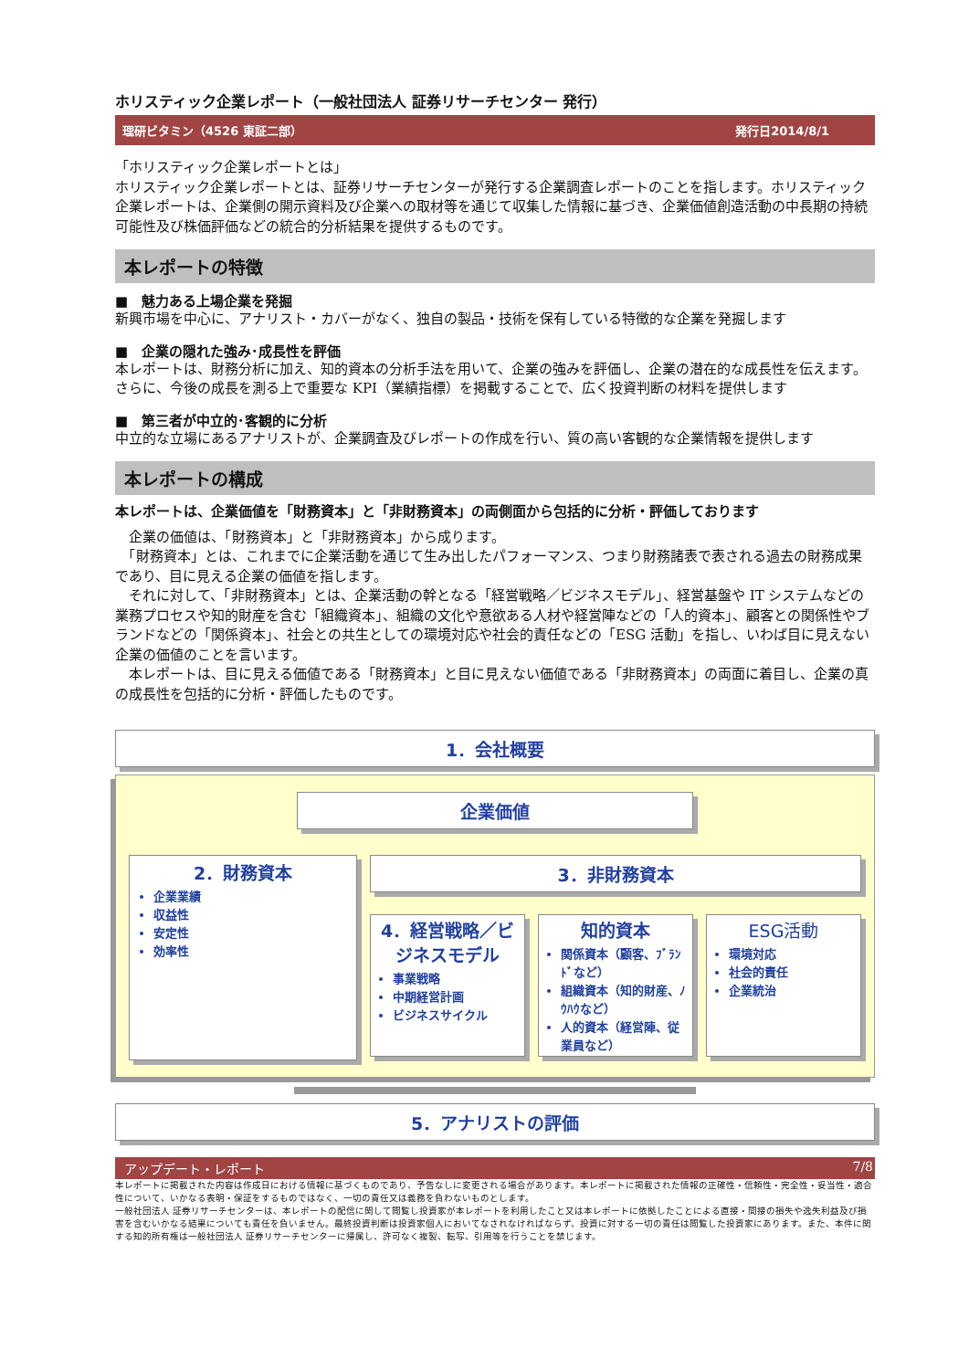ホリスティック企業レポート（一般社団法人 証券リサーチセンター 発行）
理研ビタミン（4526 東証二部） 発行日2014/8/1
「ホリスティック企業レポートとは」
ホリスティック企業レポートとは、証券リサーチセンターが発行する企業調査レポートのことを指します。ホリスティック企業レポートは、企業側の開示資料及び企業への取材等を通じて収集した情報に基づき、企業価値創造活動の中長期の持続可能性及び株価評価などの統合的分析結果を提供するものです。
本レポートの特徴
■　魅力ある上場企業を発掘
新興市場を中心に、アナリスト・カバーがなく、独自の製品・技術を保有している特徴的な企業を発掘します
■　企業の隠れた強み･成長性を評価
本レポートは、財務分析に加え、知的資本の分析手法を用いて、企業の強みを評価し、企業の潜在的な成長性を伝えます。さらに、今後の成長を測る上で重要な KPI（業績指標）を掲載することで、広く投資判断の材料を提供します
■　第三者が中立的･客観的に分析
中立的な立場にあるアナリストが、企業調査及びレポートの作成を行い、質の高い客観的な企業情報を提供します
本レポートの構成
本レポートは、企業価値を「財務資本」と「非財務資本」の両側面から包括的に分析・評価しております
　企業の価値は、「財務資本」と「非財務資本」から成ります。
　「財務資本」とは、これまでに企業活動を通じて生み出したパフォーマンス、つまり財務諸表で表される過去の財務成果であり、目に見える企業の価値を指します。
　それに対して、「非財務資本」とは、企業活動の幹となる「経営戦略／ビジネスモデル」、経営基盤や IT システムなどの業務プロセスや知的財産を含む「組織資本」、組織の文化や意欲ある人材や経営陣などの「人的資本」、顧客との関係性やブランドなどの「関係資本」、社会との共生としての環境対応や社会的責任などの「ESG 活動」を指し、いわば目に見えない企業の価値のことを言います。
　本レポートは、目に見える価値である「財務資本」と目に見えない価値である「非財務資本」の両面に着目し、企業の真の成長性を包括的に分析・評価したものです。
1．会社概要
企業価値
2．財務資本
企業業績
収益性
安定性
効率性
3．非財務資本
4．経営戦略／ビジネスモデル
事業戦略
中期経営計画
ビジネスサイクル
知的資本
関係資本（顧客、ﾌﾞﾗﾝﾄﾞなど）
組織資本（知的財産、ﾉｳﾊｳなど）
人的資本（経営陣、従業員など）
ESG活動
環境対応
社会的責任
企業統治
5．アナリストの評価
アップデート・レポート 7/8
本レポートに掲載された内容は作成日における情報に基づくものであり、予告なしに変更される場合があります。本レポートに掲載された情報の正確性・信頼性・完全性・妥当性・適合性について、いかなる表明・保証をするものではなく、一切の責任又は義務を負わないものとします。
一般社団法人 証券リサーチセンターは、本レポートの配信に関して閲覧し投資家が本レポートを利用したこと又は本レポートに依拠したことによる直接・間接の損失や逸失利益及び損害を含むいかなる結果についても責任を負いません。最終投資判断は投資家個人においてなされなければならず、投資に対する一切の責任は閲覧した投資家にあります。また、本件に関する知的所有権は一般社団法人 証券リサーチセンターに帰属し、許可なく複製、転写、引用等を行うことを禁じます。